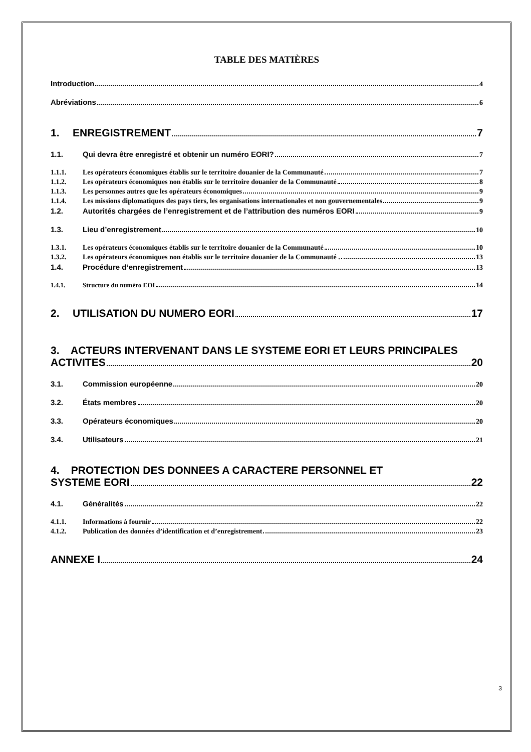TABLE DES MATIÈRES
Introduction 4
Abréviations 6
1. ENREGISTREMENT 7
1.1. Qui devra être enregistré et obtenir un numéro EORI? 7
1.1.1. Les opérateurs économiques établis sur le territoire douanier de la Communauté 7
1.1.2. Les opérateurs économiques non établis sur le territoire douanier de la Communauté 8
1.1.3. Les personnes autres que les opérateurs économiques 9
1.1.4. Les missions diplomatiques des pays tiers, les organisations internationales et non gouvernementales 9
1.2. Autorités chargées de l’enregistrement et de l’attribution des numéros EORI 9
1.3. Lieu d’enregistrement 10
1.3.1. Les opérateurs économiques établis sur le territoire douanier de la Communauté 10
1.3.2. Les opérateurs économiques non établis sur le territoire douanier de la Communauté . 13
1.4. Procédure d’enregistrement 13
1.4.1. Structure du numéro EOI 14
2. UTILISATION DU NUMERO EORI 17
3. ACTEURS INTERVENANT DANS LE SYSTEME EORI ET LEURS PRINCIPALES
ACTIVITES 20
3.1. Commission européenne 20
3.2. États membres 20
3.3. Opérateurs économiques 20
3.4. Utilisateurs 21
4. PROTECTION DES DONNEES A CARACTERE PERSONNEL ET
SYSTEME EORI 22
4.1. Généralités 22
4.1.1. Informations à fournir 22
4.1.2. Publication des données d’identification et d’enregistrement 23
ANNEXE I 24
3